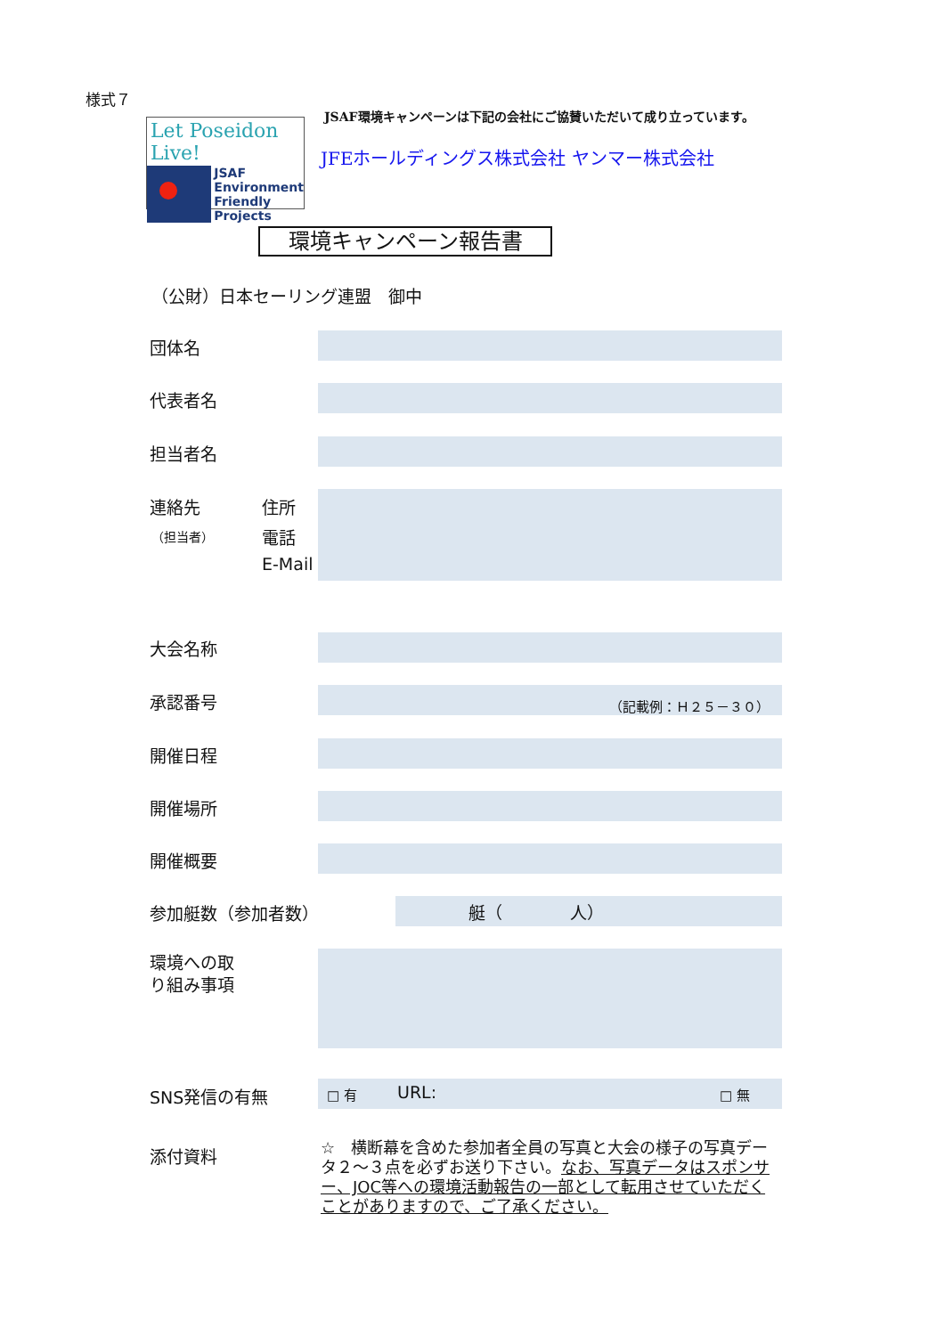様式７
Let Poseidon Live!
JSAF
Environment
Friendly
Projects
JSAF環境キャンペーンは下記の会社にご協賛いただいて成り立っています。
JFEホールディングス株式会社 ヤンマー株式会社
環境キャンペーン報告書
（公財）日本セーリング連盟　御中
団体名
代表者名
担当者名
連絡先
（担当者）
住所
電話
E-Mail
大会名称
承認番号 （記載例：Ｈ２５－３０）
開催日程
開催場所
開催概要
参加艇数（参加者数） 艇（　　　　人）
環境への取
り組み事項
SNS発信の有無 □ 有 URL: □ 無
添付資料
☆　横断幕を含めた参加者全員の写真と大会の様子の写真データ２～３点を必ずお送り下さい。なお、写真データはスポンサー、JOC等への環境活動報告の一部として転用させていただくことがありますので、ご了承ください。